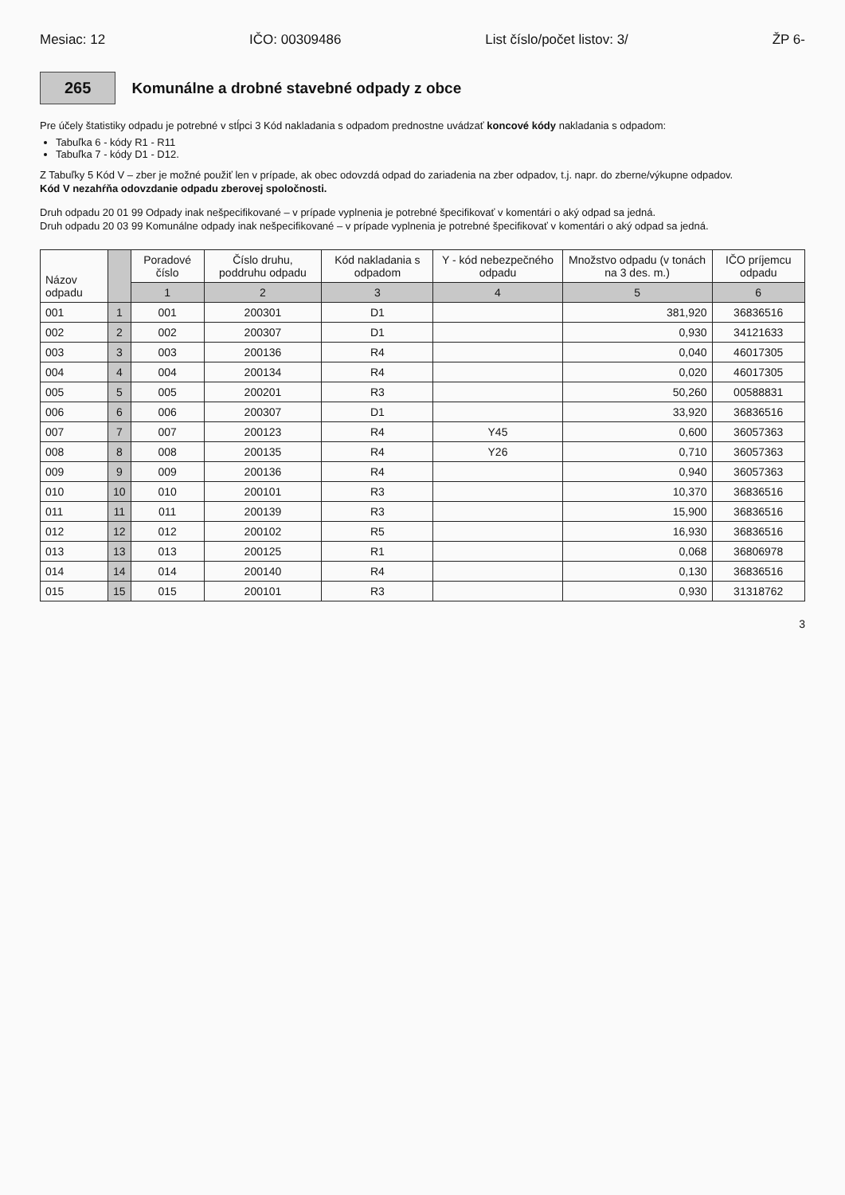Mesiac: 12 IČO: 00309486 List číslo/počet listov: 3/ ŽP 6-
265
Komunálne a drobné stavebné odpady z obce
Pre účely štatistiky odpadu je potrebné v stĺpci 3 Kód nakladania s odpadom prednostne uvádzať koncové kódy nakladania s odpadom:
Tabuľka 6 - kódy R1 - R11
Tabuľka 7 - kódy D1 - D12.
Z Tabuľky 5 Kód V – zber je možné použiť len v prípade, ak obec odovzdá odpad do zariadenia na zber odpadov, t.j. napr. do zberne/výkupne odpadov.
Kód V nezahŕňa odovzdanie odpadu zberovej spoločnosti.
Druh odpadu 20 01 99 Odpady inak nešpecifikované – v prípade vyplnenia je potrebné špecifikovať v komentári o aký odpad sa jedná.
Druh odpadu 20 03 99 Komunálne odpady inak nešpecifikované – v prípade vyplnenia je potrebné špecifikovať v komentári o aký odpad sa jedná.
| Názov odpadu | | Poradové číslo | Číslo druhu, poddruhu odpadu | Kód nakladania s odpadom | Y - kód nebezpečného odpadu | Množstvo odpadu (v tonách na 3 des. m.) | IČO príjemcu odpadu |
| --- | --- | --- | --- | --- | --- | --- | --- |
| | | 1 | 2 | 3 | 4 | 5 | 6 |
| 001 | 1 | 001 | 200301 | D1 | | 381,920 | 36836516 |
| 002 | 2 | 002 | 200307 | D1 | | 0,930 | 34121633 |
| 003 | 3 | 003 | 200136 | R4 | | 0,040 | 46017305 |
| 004 | 4 | 004 | 200134 | R4 | | 0,020 | 46017305 |
| 005 | 5 | 005 | 200201 | R3 | | 50,260 | 00588831 |
| 006 | 6 | 006 | 200307 | D1 | | 33,920 | 36836516 |
| 007 | 7 | 007 | 200123 | R4 | Y45 | 0,600 | 36057363 |
| 008 | 8 | 008 | 200135 | R4 | Y26 | 0,710 | 36057363 |
| 009 | 9 | 009 | 200136 | R4 | | 0,940 | 36057363 |
| 010 | 10 | 010 | 200101 | R3 | | 10,370 | 36836516 |
| 011 | 11 | 011 | 200139 | R3 | | 15,900 | 36836516 |
| 012 | 12 | 012 | 200102 | R5 | | 16,930 | 36836516 |
| 013 | 13 | 013 | 200125 | R1 | | 0,068 | 36806978 |
| 014 | 14 | 014 | 200140 | R4 | | 0,130 | 36836516 |
| 015 | 15 | 015 | 200101 | R3 | | 0,930 | 31318762 |
3